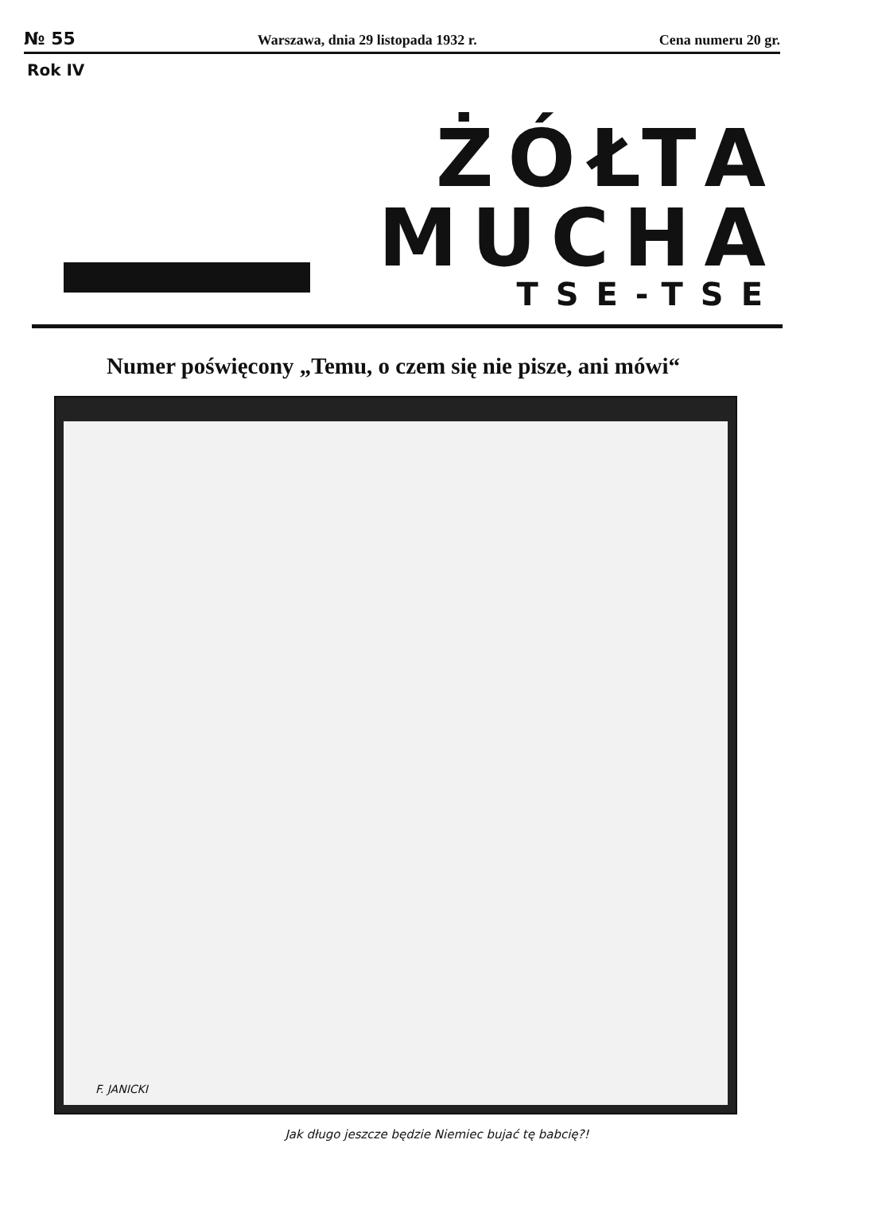№ 55 Warszawa, dnia 29 listopada 1932 r. Cena numeru 20 gr.
Rok IV
ŻÓŁTA
MUCHA
TSE-TSE
Numer poświęcony „Temu, o czem się nie pisze, ani mówi“
F. JANICKI
Jak długo jeszcze będzie Niemiec bujać tę babcię?!